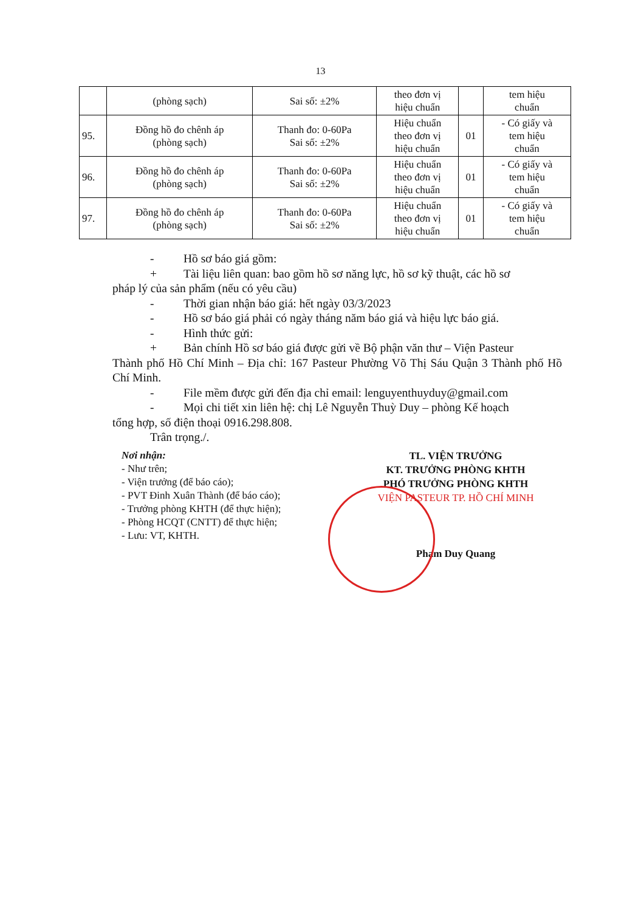13
| | (phòng sạch) | Sai số: ±2% | theo đơn vị hiệu chuẩn | | tem hiệu chuẩn |
| 95. | Đồng hồ đo chênh áp (phòng sạch) | Thanh đo: 0-60Pa Sai số: ±2% | Hiệu chuẩn theo đơn vị hiệu chuẩn | 01 | - Có giấy và tem hiệu chuẩn |
| 96. | Đồng hồ đo chênh áp (phòng sạch) | Thanh đo: 0-60Pa Sai số: ±2% | Hiệu chuẩn theo đơn vị hiệu chuẩn | 01 | - Có giấy và tem hiệu chuẩn |
| 97. | Đồng hồ đo chênh áp (phòng sạch) | Thanh đo: 0-60Pa Sai số: ±2% | Hiệu chuẩn theo đơn vị hiệu chuẩn | 01 | - Có giấy và tem hiệu chuẩn |
- Hồ sơ báo giá gồm:
+ Tài liệu liên quan: bao gồm hồ sơ năng lực, hồ sơ kỹ thuật, các hồ sơ
pháp lý của sản phẩm (nếu có yêu cầu)
- Thời gian nhận báo giá: hết ngày 03/3/2023
- Hồ sơ báo giá phải có ngày tháng năm báo giá và hiệu lực báo giá.
- Hình thức gửi:
+ Bản chính Hồ sơ báo giá được gửi về Bộ phận văn thư – Viện Pasteur
Thành phố Hồ Chí Minh – Địa chỉ: 167 Pasteur Phường Võ Thị Sáu Quận 3 Thành phố Hồ Chí Minh.
- File mềm được gửi đến địa chỉ email: lenguyenthuyduy@gmail.com
- Mọi chi tiết xin liên hệ: chị Lê Nguyễn Thuỳ Duy – phòng Kế hoạch
tổng hợp, số điện thoại 0916.298.808.
Trân trọng./.
Nơi nhận:
- Như trên;
- Viện trưởng (để báo cáo);
- PVT Đinh Xuân Thành (để báo cáo);
- Trưởng phòng KHTH (để thực hiện);
- Phòng HCQT (CNTT) để thực hiện;
- Lưu: VT, KHTH.
TL. VIỆN TRƯỞNG
KT. TRƯỞNG PHÒNG KHTH
PHÓ TRƯỞNG PHÒNG KHTH
VIỆN PASTEUR TP. HỒ CHÍ MINH
Phạm Duy Quang